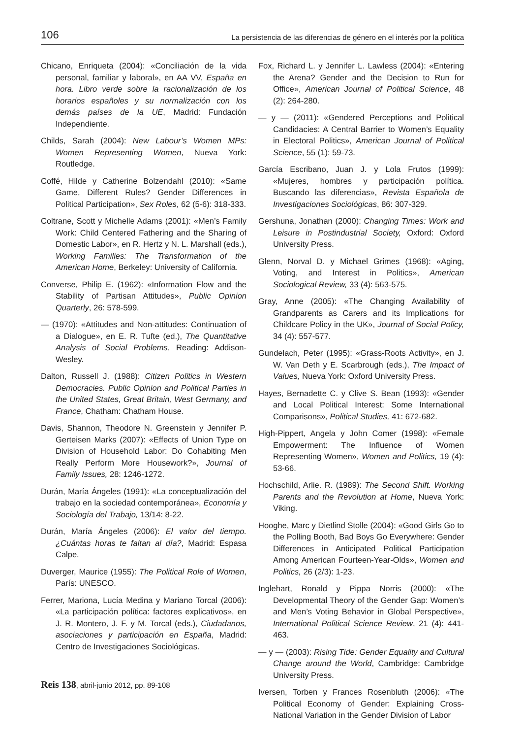106 La persistencia de las diferencias de género en el interés por la política
Chicano, Enriqueta (2004): «Conciliación de la vida personal, familiar y laboral», en AA VV, España en hora. Libro verde sobre la racionalización de los horarios españoles y su normalización con los demás países de la UE, Madrid: Fundación Independiente.
Childs, Sarah (2004): New Labour’s Women MPs: Women Representing Women, Nueva York: Routledge.
Coffé, Hilde y Catherine Bolzendahl (2010): «Same Game, Different Rules? Gender Differences in Political Participation», Sex Roles, 62 (5-6): 318-333.
Coltrane, Scott y Michelle Adams (2001): «Men’s Family Work: Child Centered Fathering and the Sharing of Domestic Labor», en R. Hertz y N. L. Marshall (eds.), Working Families: The Transformation of the American Home, Berkeley: University of California.
Converse, Philip E. (1962): «Information Flow and the Stability of Partisan Attitudes», Public Opinion Quarterly, 26: 578-599.
— (1970): «Attitudes and Non-attitudes: Continuation of a Dialogue», en E. R. Tufte (ed.), The Quantitative Analysis of Social Problems, Reading: Addison-Wesley.
Dalton, Russell J. (1988): Citizen Politics in Western Democracies. Public Opinion and Political Parties in the United States, Great Britain, West Germany, and France, Chatham: Chatham House.
Davis, Shannon, Theodore N. Greenstein y Jennifer P. Gerteisen Marks (2007): «Effects of Union Type on Division of Household Labor: Do Cohabiting Men Really Perform More Housework?», Journal of Family Issues, 28: 1246-1272.
Durán, María Ángeles (1991): «La conceptualización del trabajo en la sociedad contemporánea», Economía y Sociología del Trabajo, 13/14: 8-22.
Durán, María Ángeles (2006): El valor del tiempo. ¿Cuántas horas te faltan al día?, Madrid: Espasa Calpe.
Duverger, Maurice (1955): The Political Role of Women, París: UNESCO.
Ferrer, Mariona, Lucía Medina y Mariano Torcal (2006): «La participación política: factores explicativos», en J. R. Montero, J. F. y M. Torcal (eds.), Ciudadanos, asociaciones y participación en España, Madrid: Centro de Investigaciones Sociológicas.
Fox, Richard L. y Jennifer L. Lawless (2004): «Entering the Arena? Gender and the Decision to Run for Office», American Journal of Political Science, 48 (2): 264-280.
— y — (2011): «Gendered Perceptions and Political Candidacies: A Central Barrier to Women’s Equality in Electoral Politics», American Journal of Political Science, 55 (1): 59-73.
García Escribano, Juan J. y Lola Frutos (1999): «Mujeres, hombres y participación política. Buscando las diferencias», Revista Española de Investigaciones Sociológicas, 86: 307-329.
Gershuna, Jonathan (2000): Changing Times: Work and Leisure in Postindustrial Society, Oxford: Oxford University Press.
Glenn, Norval D. y Michael Grimes (1968): «Aging, Voting, and Interest in Politics», American Sociological Review, 33 (4): 563-575.
Gray, Anne (2005): «The Changing Availability of Grandparents as Carers and its Implications for Childcare Policy in the UK», Journal of Social Policy, 34 (4): 557-577.
Gundelach, Peter (1995): «Grass-Roots Activity», en J. W. Van Deth y E. Scarbrough (eds.), The Impact of Values, Nueva York: Oxford University Press.
Hayes, Bernadette C. y Clive S. Bean (1993): «Gender and Local Political Interest: Some International Comparisons», Political Studies, 41: 672-682.
High-Pippert, Angela y John Comer (1998): «Female Empowerment: The Influence of Women Representing Women», Women and Politics, 19 (4): 53-66.
Hochschild, Arlie. R. (1989): The Second Shift. Working Parents and the Revolution at Home, Nueva York: Viking.
Hooghe, Marc y Dietlind Stolle (2004): «Good Girls Go to the Polling Booth, Bad Boys Go Everywhere: Gender Differences in Anticipated Political Participation Among American Fourteen-Year-Olds», Women and Politics, 26 (2/3): 1-23.
Inglehart, Ronald y Pippa Norris (2000): «The Developmental Theory of the Gender Gap: Women’s and Men’s Voting Behavior in Global Perspective», International Political Science Review, 21 (4): 441-463.
— y — (2003): Rising Tide: Gender Equality and Cultural Change around the World, Cambridge: Cambridge University Press.
Iversen, Torben y Frances Rosenbluth (2006): «The Political Economy of Gender: Explaining Cross-National Variation in the Gender Division of Labor
Reis 138, abril-junio 2012, pp. 89-108